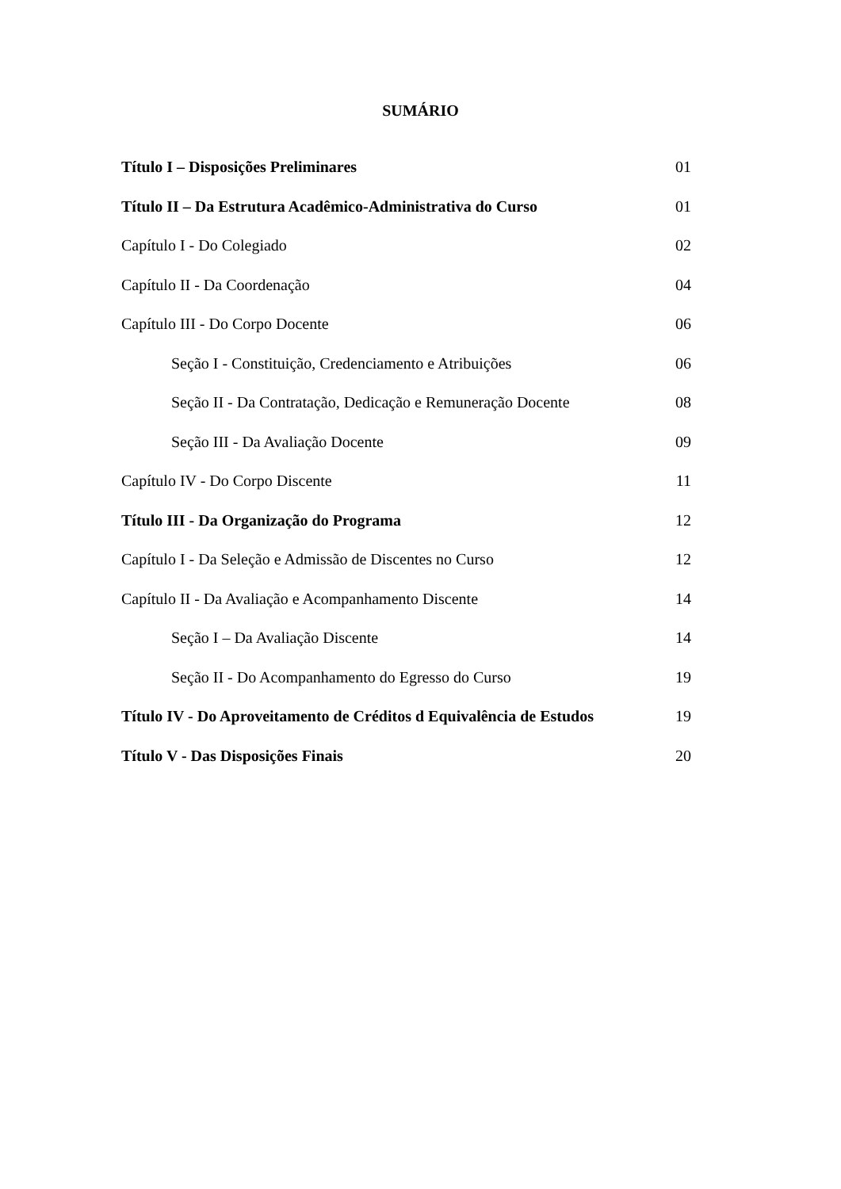SUMÁRIO
Título I – Disposições Preliminares 01
Título II – Da Estrutura Acadêmico-Administrativa do Curso 01
Capítulo I - Do Colegiado 02
Capítulo II - Da Coordenação 04
Capítulo III - Do Corpo Docente 06
Seção I - Constituição, Credenciamento e Atribuições 06
Seção II - Da Contratação, Dedicação e Remuneração Docente 08
Seção III - Da Avaliação Docente 09
Capítulo IV - Do Corpo Discente 11
Título III - Da Organização do Programa 12
Capítulo I - Da Seleção e Admissão de Discentes no Curso 12
Capítulo II - Da Avaliação e Acompanhamento Discente 14
Seção I – Da Avaliação Discente 14
Seção II - Do Acompanhamento do Egresso do Curso 19
Título IV - Do Aproveitamento de Créditos d Equivalência de Estudos 19
Título V - Das Disposições Finais 20